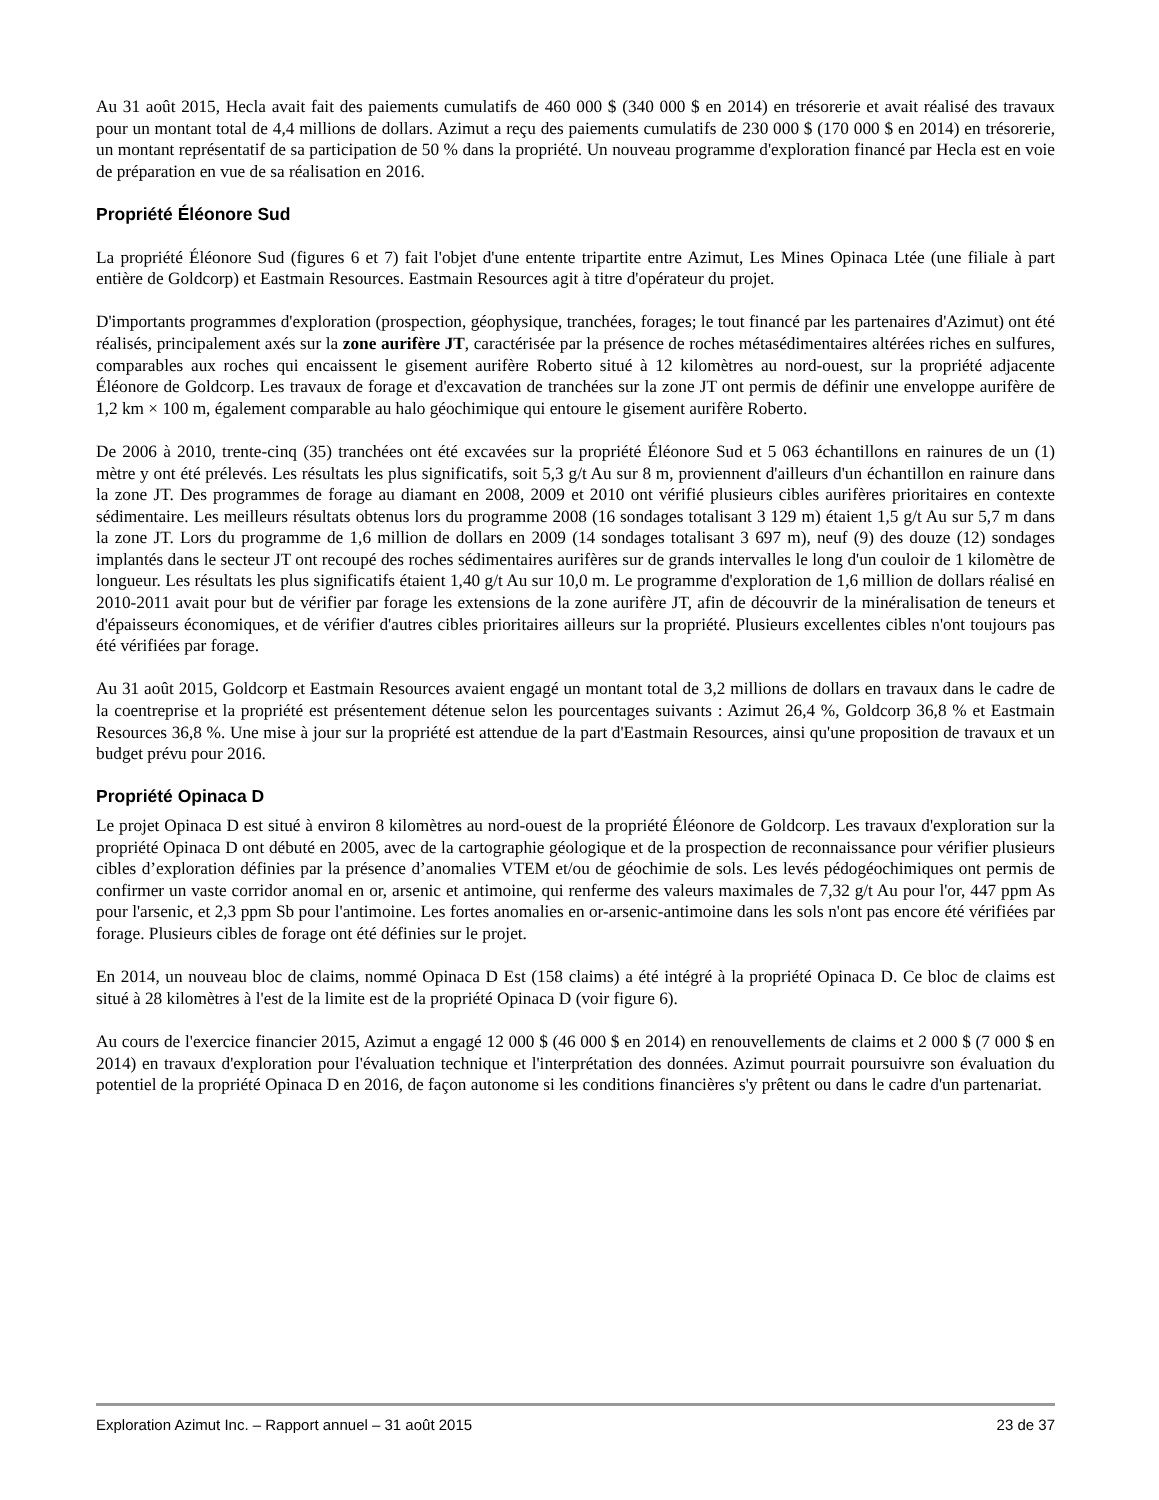Au 31 août 2015, Hecla avait fait des paiements cumulatifs de 460 000 $ (340 000 $ en 2014) en trésorerie et avait réalisé des travaux pour un montant total de 4,4 millions de dollars. Azimut a reçu des paiements cumulatifs de 230 000 $ (170 000 $ en 2014) en trésorerie, un montant représentatif de sa participation de 50 % dans la propriété. Un nouveau programme d'exploration financé par Hecla est en voie de préparation en vue de sa réalisation en 2016.
Propriété Éléonore Sud
La propriété Éléonore Sud (figures 6 et 7) fait l'objet d'une entente tripartite entre Azimut, Les Mines Opinaca Ltée (une filiale à part entière de Goldcorp) et Eastmain Resources. Eastmain Resources agit à titre d'opérateur du projet.
D'importants programmes d'exploration (prospection, géophysique, tranchées, forages; le tout financé par les partenaires d'Azimut) ont été réalisés, principalement axés sur la zone aurifère JT, caractérisée par la présence de roches métasédimentaires altérées riches en sulfures, comparables aux roches qui encaissent le gisement aurifère Roberto situé à 12 kilomètres au nord-ouest, sur la propriété adjacente Éléonore de Goldcorp. Les travaux de forage et d'excavation de tranchées sur la zone JT ont permis de définir une enveloppe aurifère de 1,2 km × 100 m, également comparable au halo géochimique qui entoure le gisement aurifère Roberto.
De 2006 à 2010, trente-cinq (35) tranchées ont été excavées sur la propriété Éléonore Sud et 5 063 échantillons en rainures de un (1) mètre y ont été prélevés. Les résultats les plus significatifs, soit 5,3 g/t Au sur 8 m, proviennent d'ailleurs d'un échantillon en rainure dans la zone JT. Des programmes de forage au diamant en 2008, 2009 et 2010 ont vérifié plusieurs cibles aurifères prioritaires en contexte sédimentaire. Les meilleurs résultats obtenus lors du programme 2008 (16 sondages totalisant 3 129 m) étaient 1,5 g/t Au sur 5,7 m dans la zone JT. Lors du programme de 1,6 million de dollars en 2009 (14 sondages totalisant 3 697 m), neuf (9) des douze (12) sondages implantés dans le secteur JT ont recoupé des roches sédimentaires aurifères sur de grands intervalles le long d'un couloir de 1 kilomètre de longueur. Les résultats les plus significatifs étaient 1,40 g/t Au sur 10,0 m. Le programme d'exploration de 1,6 million de dollars réalisé en 2010-2011 avait pour but de vérifier par forage les extensions de la zone aurifère JT, afin de découvrir de la minéralisation de teneurs et d'épaisseurs économiques, et de vérifier d'autres cibles prioritaires ailleurs sur la propriété. Plusieurs excellentes cibles n'ont toujours pas été vérifiées par forage.
Au 31 août 2015, Goldcorp et Eastmain Resources avaient engagé un montant total de 3,2 millions de dollars en travaux dans le cadre de la coentreprise et la propriété est présentement détenue selon les pourcentages suivants : Azimut 26,4 %, Goldcorp 36,8 % et Eastmain Resources 36,8 %. Une mise à jour sur la propriété est attendue de la part d'Eastmain Resources, ainsi qu'une proposition de travaux et un budget prévu pour 2016.
Propriété Opinaca D
Le projet Opinaca D est situé à environ 8 kilomètres au nord-ouest de la propriété Éléonore de Goldcorp. Les travaux d'exploration sur la propriété Opinaca D ont débuté en 2005, avec de la cartographie géologique et de la prospection de reconnaissance pour vérifier plusieurs cibles d’exploration définies par la présence d’anomalies VTEM et/ou de géochimie de sols. Les levés pédogéochimiques ont permis de confirmer un vaste corridor anomal en or, arsenic et antimoine, qui renferme des valeurs maximales de 7,32 g/t Au pour l'or, 447 ppm As pour l'arsenic, et 2,3 ppm Sb pour l'antimoine. Les fortes anomalies en or-arsenic-antimoine dans les sols n'ont pas encore été vérifiées par forage. Plusieurs cibles de forage ont été définies sur le projet.
En 2014, un nouveau bloc de claims, nommé Opinaca D Est (158 claims) a été intégré à la propriété Opinaca D. Ce bloc de claims est situé à 28 kilomètres à l'est de la limite est de la propriété Opinaca D (voir figure 6).
Au cours de l'exercice financier 2015, Azimut a engagé 12 000 $ (46 000 $ en 2014) en renouvellements de claims et 2 000 $ (7 000 $ en 2014) en travaux d'exploration pour l'évaluation technique et l'interprétation des données. Azimut pourrait poursuivre son évaluation du potentiel de la propriété Opinaca D en 2016, de façon autonome si les conditions financières s'y prêtent ou dans le cadre d'un partenariat.
Exploration Azimut Inc. – Rapport annuel – 31 août 2015 23 de 37